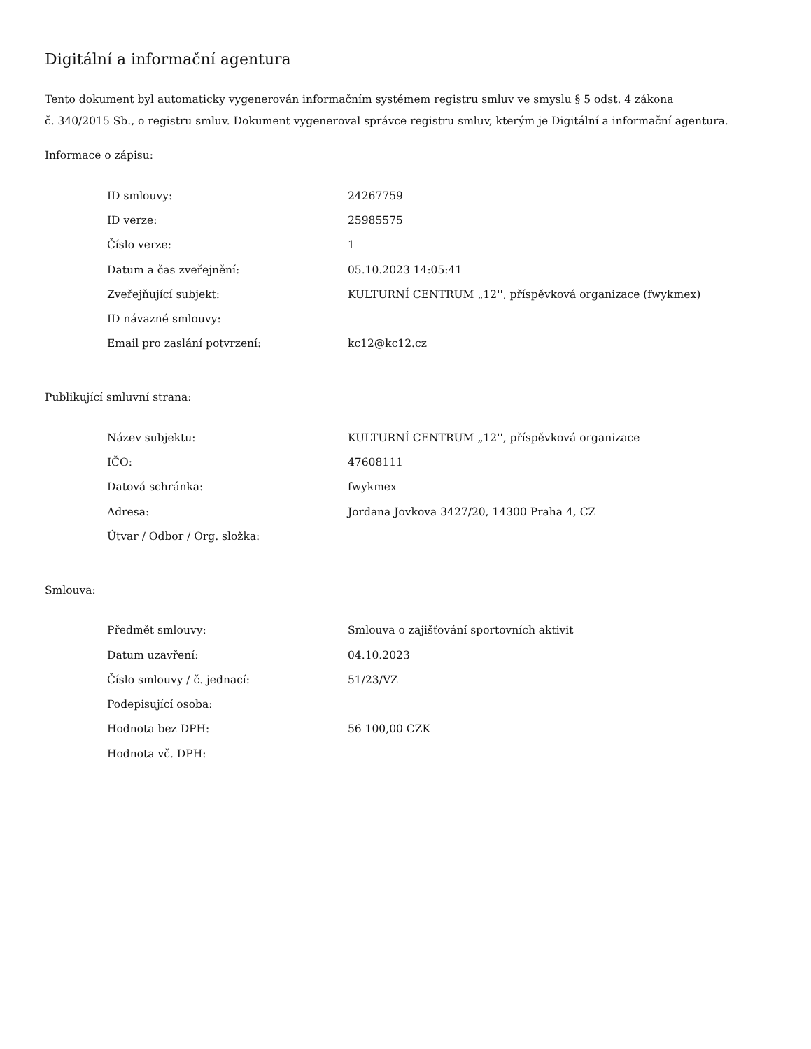Digitální a informační agentura
Tento dokument byl automaticky vygenerován informačním systémem registru smluv ve smyslu § 5 odst. 4 zákona
č. 340/2015 Sb., o registru smluv. Dokument vygeneroval správce registru smluv, kterým je Digitální a informační agentura.
Informace o zápisu:
| ID smlouvy: | 24267759 |
| ID verze: | 25985575 |
| Číslo verze: | 1 |
| Datum a čas zveřejnění: | 05.10.2023 14:05:41 |
| Zveřejňující subjekt: | KULTURNÍ CENTRUM „12'', příspěvková organizace (fwykmex) |
| ID návazné smlouvy: | |
| Email pro zaslání potvrzení: | kc12@kc12.cz |
Publikující smluvní strana:
| Název subjektu: | KULTURNÍ CENTRUM „12'', příspěvková organizace |
| IČO: | 47608111 |
| Datová schránka: | fwykmex |
| Adresa: | Jordana Jovkova 3427/20, 14300 Praha 4, CZ |
| Útvar / Odbor / Org. složka: | |
Smlouva:
| Předmět smlouvy: | Smlouva o zajišťování sportovních aktivit |
| Datum uzavření: | 04.10.2023 |
| Číslo smlouvy / č. jednací: | 51/23/VZ |
| Podepisující osoba: | |
| Hodnota bez DPH: | 56 100,00 CZK |
| Hodnota vč. DPH: | |